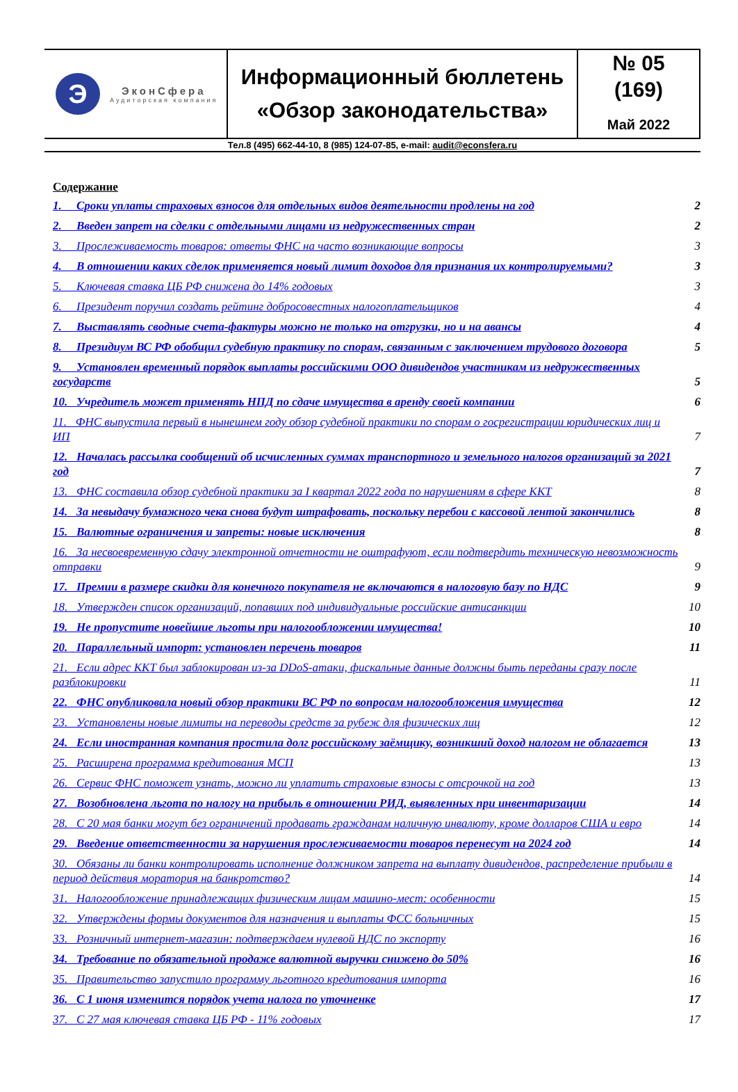| Э ЭконСфера Аудиторская компания | Информационный бюллетень «Обзор законодательства» | № 05 (169) Май 2022 |
Тел.8 (495) 662-44-10, 8 (985) 124-07-85, e-mail: audit@econsfera.ru
Содержание
1. Сроки уплаты страховых взносов для отдельных видов деятельности продлены на год 2
2. Введен запрет на сделки с отдельными лицами из недружественных стран 2
3. Прослеживаемость товаров: ответы ФНС на часто возникающие вопросы 3
4. В отношении каких сделок применяется новый лимит доходов для признания их контролируемыми? 3
5. Ключевая ставка ЦБ РФ снижена до 14% годовых 3
6. Президент поручил создать рейтинг добросовестных налогоплательщиков 4
7. Выставлять сводные счета-фактуры можно не только на отгрузки, но и на авансы 4
8. Президиум ВС РФ обобщил судебную практику по спорам, связанным с заключением трудового договора 5
9. Установлен временный порядок выплаты российскими ООО дивидендов участникам из недружественных государств 5
10. Учредитель может применять НПД по сдаче имущества в аренду своей компании 6
11. ФНС выпустила первый в нынешнем году обзор судебной практики по спорам о госрегистрации юридических лиц и ИП 7
12. Началась рассылка сообщений об исчисленных суммах транспортного и земельного налогов организаций за 2021 год 7
13. ФНС составила обзор судебной практики за I квартал 2022 года по нарушениям в сфере ККТ 8
14. За невыдачу бумажного чека снова будут штрафовать, поскольку перебои с кассовой лентой закончились 8
15. Валютные ограничения и запреты: новые исключения 8
16. За несвоевременную сдачу электронной отчетности не оштрафуют, если подтвердить техническую невозможность отправки 9
17. Премии в размере скидки для конечного покупателя не включаются в налоговую базу по НДС 9
18. Утвержден список организаций, попавших под индивидуальные российские антисанкции 10
19. Не пропустите новейшие льготы при налогообложении имущества! 10
20. Параллельный импорт: установлен перечень товаров 11
21. Если адрес ККТ был заблокирован из-за DDoS-атаки, фискальные данные должны быть переданы сразу после разблокировки 11
22. ФНС опубликовала новый обзор практики ВС РФ по вопросам налогообложения имущества 12
23. Установлены новые лимиты на переводы средств за рубеж для физических лиц 12
24. Если иностранная компания простила долг российскому заёмщику, возникший доход налогом не облагается 13
25. Расширена программа кредитования МСП 13
26. Сервис ФНС поможет узнать, можно ли уплатить страховые взносы с отсрочкой на год 13
27. Возобновлена льгота по налогу на прибыль в отношении РИД, выявленных при инвентаризации 14
28. С 20 мая банки могут без ограничений продавать гражданам наличную инвалюту, кроме долларов США и евро 14
29. Введение ответственности за нарушения прослеживаемости товаров перенесут на 2024 год 14
30. Обязаны ли банки контролировать исполнение должником запрета на выплату дивидендов, распределение прибыли в период действия моратория на банкротство? 14
31. Налогообложение принадлежащих физическим лицам машино-мест: особенности 15
32. Утверждены формы документов для назначения и выплаты ФСС больничных 15
33. Розничный интернет-магазин: подтверждаем нулевой НДС по экспорту 16
34. Требование по обязательной продаже валютной выручки снижено до 50% 16
35. Правительство запустило программу льготного кредитования импорта 16
36. С 1 июня изменится порядок учета налога по уточненке 17
37. С 27 мая ключевая ставка ЦБ РФ - 11% годовых 17